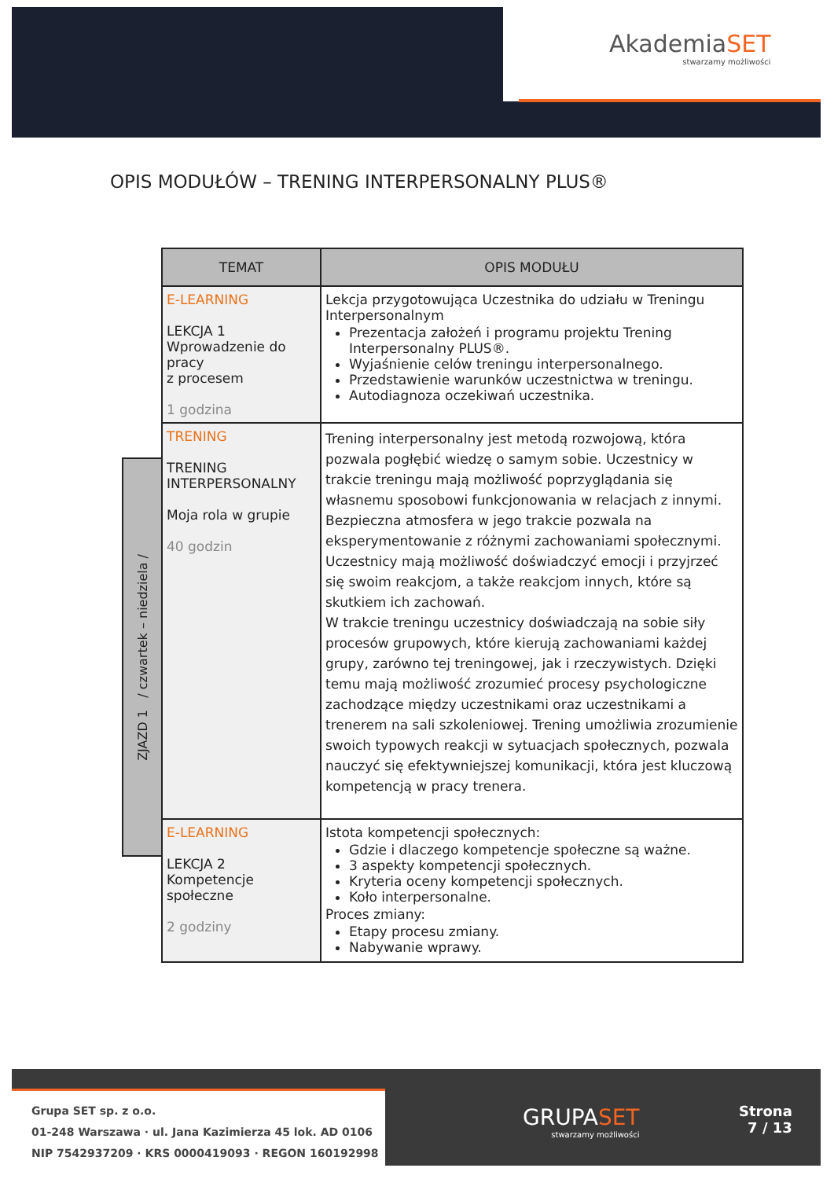AkademiaSET
stwarzamy możliwości
OPIS MODUŁÓW – TRENING INTERPERSONALNY PLUS®
ZJAZD 1 / czwartek – niedziela /
| TEMAT | OPIS MODUŁU |
| --- | --- |
| E-LEARNING LEKCJA 1 Wprowadzenie do pracy z procesem 1 godzina | Lekcja przygotowująca Uczestnika do udziału w Treningu Interpersonalnym Prezentacja założeń i programu projektu Trening Interpersonalny PLUS®. Wyjaśnienie celów treningu interpersonalnego. Przedstawienie warunków uczestnictwa w treningu. Autodiagnoza oczekiwań uczestnika. |
| TRENING TRENING INTERPERSONALNY Moja rola w grupie 40 godzin | Trening interpersonalny jest metodą rozwojową, która pozwala pogłębić wiedzę o samym sobie. Uczestnicy w trakcie treningu mają możliwość poprzyglądania się własnemu sposobowi funkcjonowania w relacjach z innymi. Bezpieczna atmosfera w jego trakcie pozwala na eksperymentowanie z różnymi zachowaniami społecznymi. Uczestnicy mają możliwość doświadczyć emocji i przyjrzeć się swoim reakcjom, a także reakcjom innych, które są skutkiem ich zachowań. W trakcie treningu uczestnicy doświadczają na sobie siły procesów grupowych, które kierują zachowaniami każdej grupy, zarówno tej treningowej, jak i rzeczywistych. Dzięki temu mają możliwość zrozumieć procesy psychologiczne zachodzące między uczestnikami oraz uczestnikami a trenerem na sali szkoleniowej. Trening umożliwia zrozumienie swoich typowych reakcji w sytuacjach społecznych, pozwala nauczyć się efektywniejszej komunikacji, która jest kluczową kompetencją w pracy trenera. |
| E-LEARNING LEKCJA 2 Kompetencje społeczne 2 godziny | Istota kompetencji społecznych: Gdzie i dlaczego kompetencje społeczne są ważne. 3 aspekty kompetencji społecznych. Kryteria oceny kompetencji społecznych. Koło interpersonalne. Proces zmiany: Etapy procesu zmiany. Nabywanie wprawy. |
Grupa SET sp. z o.o.
01-248 Warszawa · ul. Jana Kazimierza 45 lok. AD 0106
NIP 7542937209 · KRS 0000419093 · REGON 160192998
GRUPASET
stwarzamy możliwości
Strona
7 / 13